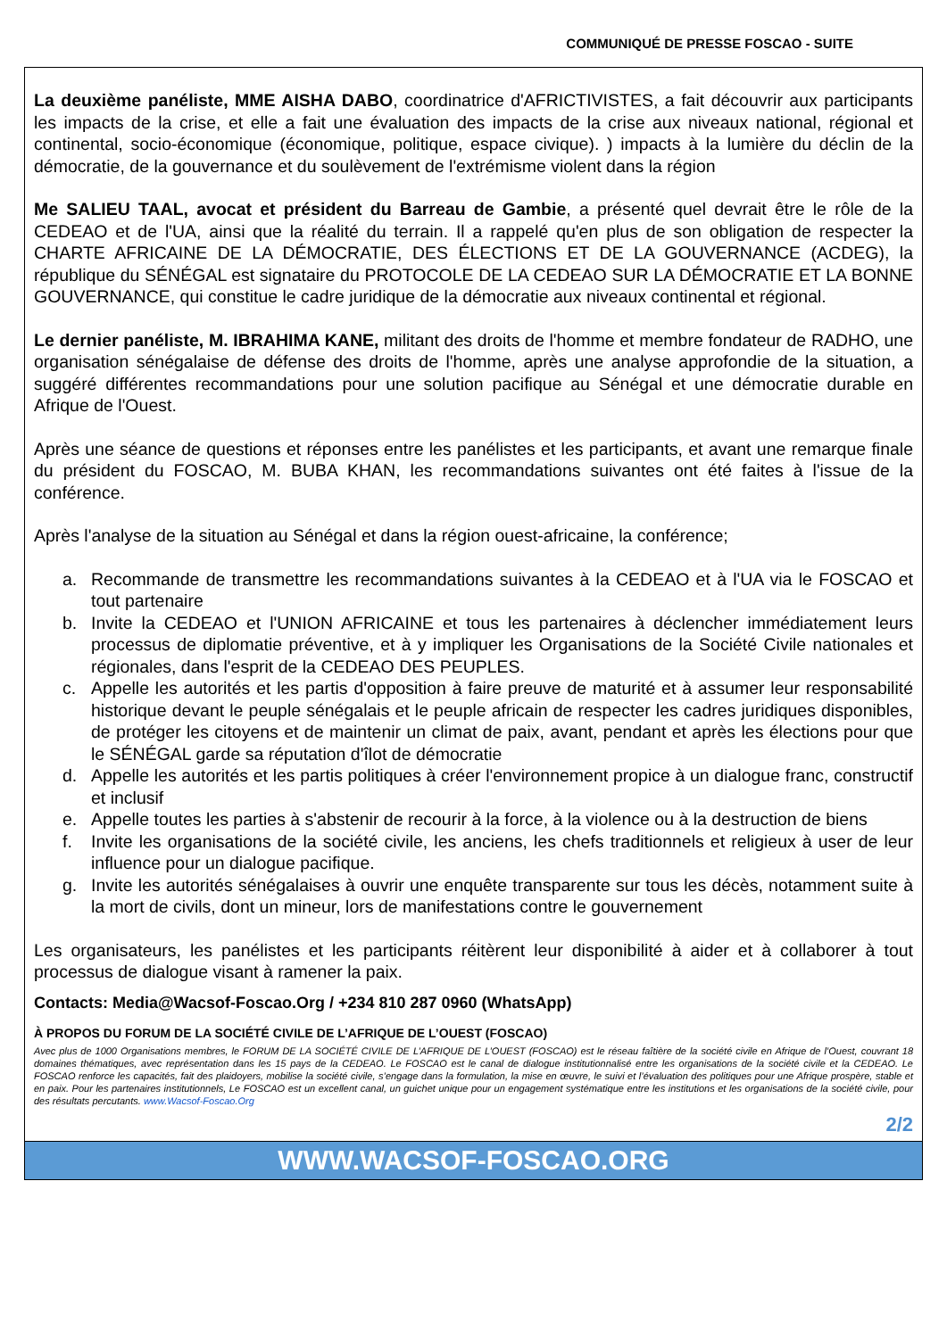COMMUNIQUÉ DE PRESSE FOSCAO - SUITE
La deuxième panéliste, MME AISHA DABO, coordinatrice d'AFRICTIVISTES, a fait découvrir aux participants les impacts de la crise, et elle a fait une évaluation des impacts de la crise aux niveaux national, régional et continental, socio-économique (économique, politique, espace civique). ) impacts à la lumière du déclin de la démocratie, de la gouvernance et du soulèvement de l'extrémisme violent dans la région
Me SALIEU TAAL, avocat et président du Barreau de Gambie, a présenté quel devrait être le rôle de la CEDEAO et de l'UA, ainsi que la réalité du terrain. Il a rappelé qu'en plus de son obligation de respecter la CHARTE AFRICAINE DE LA DÉMOCRATIE, DES ÉLECTIONS ET DE LA GOUVERNANCE (ACDEG), la république du SÉNÉGAL est signataire du PROTOCOLE DE LA CEDEAO SUR LA DÉMOCRATIE ET LA BONNE GOUVERNANCE, qui constitue le cadre juridique de la démocratie aux niveaux continental et régional.
Le dernier panéliste, M. IBRAHIMA KANE, militant des droits de l'homme et membre fondateur de RADHO, une organisation sénégalaise de défense des droits de l'homme, après une analyse approfondie de la situation, a suggéré différentes recommandations pour une solution pacifique au Sénégal et une démocratie durable en Afrique de l'Ouest.
Après une séance de questions et réponses entre les panélistes et les participants, et avant une remarque finale du président du FOSCAO, M. BUBA KHAN, les recommandations suivantes ont été faites à l'issue de la conférence.
Après l'analyse de la situation au Sénégal et dans la région ouest-africaine, la conférence;
a. Recommande de transmettre les recommandations suivantes à la CEDEAO et à l'UA via le FOSCAO et tout partenaire
b. Invite la CEDEAO et l'UNION AFRICAINE et tous les partenaires à déclencher immédiatement leurs processus de diplomatie préventive, et à y impliquer les Organisations de la Société Civile nationales et régionales, dans l'esprit de la CEDEAO DES PEUPLES.
c. Appelle les autorités et les partis d'opposition à faire preuve de maturité et à assumer leur responsabilité historique devant le peuple sénégalais et le peuple africain de respecter les cadres juridiques disponibles, de protéger les citoyens et de maintenir un climat de paix, avant, pendant et après les élections pour que le SÉNÉGAL garde sa réputation d'îlot de démocratie
d. Appelle les autorités et les partis politiques à créer l'environnement propice à un dialogue franc, constructif et inclusif
e. Appelle toutes les parties à s'abstenir de recourir à la force, à la violence ou à la destruction de biens
f. Invite les organisations de la société civile, les anciens, les chefs traditionnels et religieux à user de leur influence pour un dialogue pacifique.
g. Invite les autorités sénégalaises à ouvrir une enquête transparente sur tous les décès, notamment suite à la mort de civils, dont un mineur, lors de manifestations contre le gouvernement
Les organisateurs, les panélistes et les participants réitèrent leur disponibilité à aider et à collaborer à tout processus de dialogue visant à ramener la paix.
Contacts: Media@Wacsof-Foscao.Org / +234 810 287 0960 (WhatsApp)
À PROPOS DU FORUM DE LA SOCIÉTÉ CIVILE DE L’AFRIQUE DE L’OUEST (FOSCAO)
Avec plus de 1000 Organisations membres, le FORUM DE LA SOCIÉTÉ CIVILE DE L’AFRIQUE DE L’OUEST (FOSCAO) est le réseau faîtière de la société civile en Afrique de l’Ouest, couvrant 18 domaines thématiques, avec représentation dans les 15 pays de la CEDEAO. Le FOSCAO est le canal de dialogue institutionnalisé entre les organisations de la société civile et la CEDEAO. Le FOSCAO renforce les capacités, fait des plaidoyers, mobilise la société civile, s’engage dans la formulation, la mise en œuvre, le suivi et l’évaluation des politiques pour une Afrique prospère, stable et en paix. Pour les partenaires institutionnels, Le FOSCAO est un excellent canal, un guichet unique pour un engagement systématique entre les institutions et les organisations de la société civile, pour des résultats percutants. www.Wacsof-Foscao.Org
2/2
WWW.WACSOF-FOSCAO.ORG